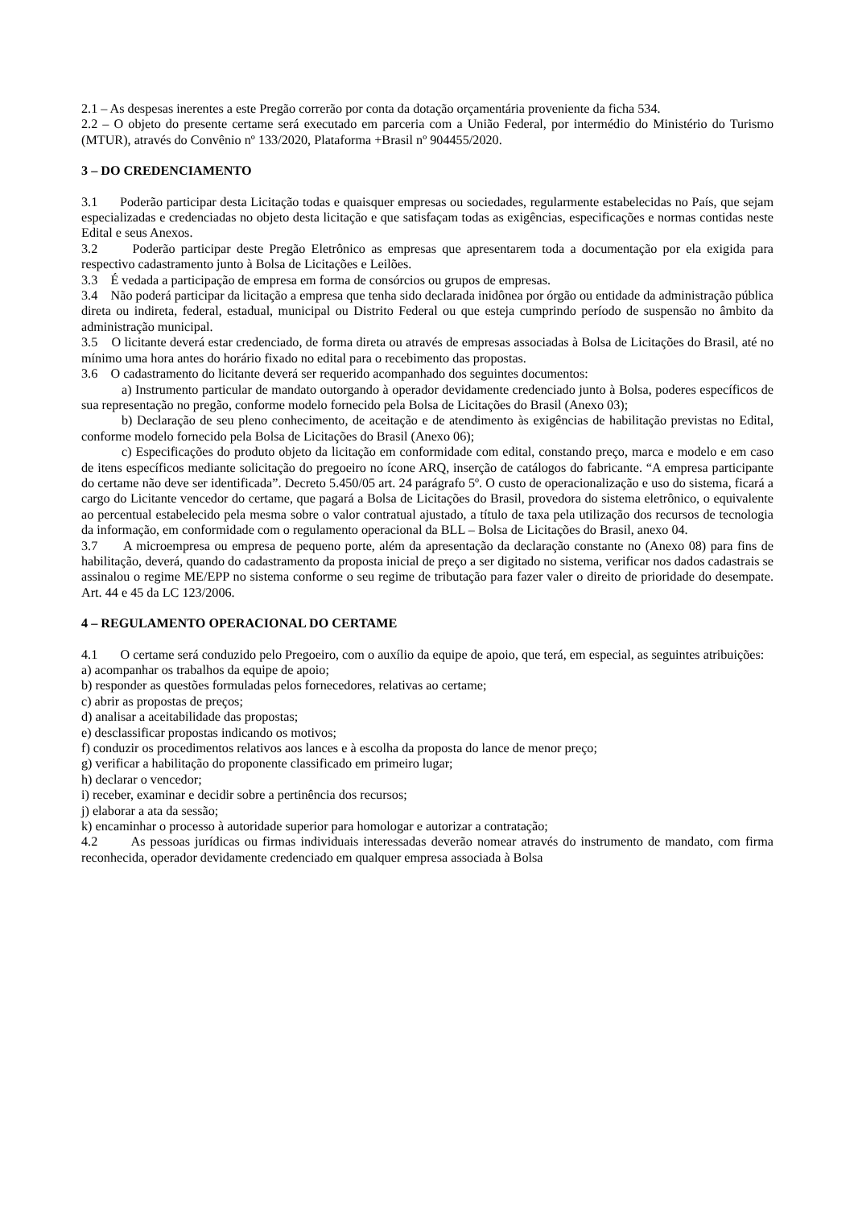2.1 – As despesas inerentes a este Pregão correrão por conta da dotação orçamentária proveniente da ficha 534.
2.2 – O objeto do presente certame será executado em parceria com a União Federal, por intermédio do Ministério do Turismo (MTUR), através do Convênio nº 133/2020, Plataforma +Brasil nº 904455/2020.
3 – DO CREDENCIAMENTO
3.1 Poderão participar desta Licitação todas e quaisquer empresas ou sociedades, regularmente estabelecidas no País, que sejam especializadas e credenciadas no objeto desta licitação e que satisfaçam todas as exigências, especificações e normas contidas neste Edital e seus Anexos.
3.2 Poderão participar deste Pregão Eletrônico as empresas que apresentarem toda a documentação por ela exigida para respectivo cadastramento junto à Bolsa de Licitações e Leilões.
3.3 É vedada a participação de empresa em forma de consórcios ou grupos de empresas.
3.4 Não poderá participar da licitação a empresa que tenha sido declarada inidônea por órgão ou entidade da administração pública direta ou indireta, federal, estadual, municipal ou Distrito Federal ou que esteja cumprindo período de suspensão no âmbito da administração municipal.
3.5 O licitante deverá estar credenciado, de forma direta ou através de empresas associadas à Bolsa de Licitações do Brasil, até no mínimo uma hora antes do horário fixado no edital para o recebimento das propostas.
3.6 O cadastramento do licitante deverá ser requerido acompanhado dos seguintes documentos:
a) Instrumento particular de mandato outorgando à operador devidamente credenciado junto à Bolsa, poderes específicos de sua representação no pregão, conforme modelo fornecido pela Bolsa de Licitações do Brasil (Anexo 03);
b) Declaração de seu pleno conhecimento, de aceitação e de atendimento às exigências de habilitação previstas no Edital, conforme modelo fornecido pela Bolsa de Licitações do Brasil (Anexo 06);
c) Especificações do produto objeto da licitação em conformidade com edital, constando preço, marca e modelo e em caso de itens específicos mediante solicitação do pregoeiro no ícone ARQ, inserção de catálogos do fabricante. “A empresa participante do certame não deve ser identificada”. Decreto 5.450/05 art. 24 parágrafo 5º. O custo de operacionalização e uso do sistema, ficará a cargo do Licitante vencedor do certame, que pagará a Bolsa de Licitações do Brasil, provedora do sistema eletrônico, o equivalente ao percentual estabelecido pela mesma sobre o valor contratual ajustado, a título de taxa pela utilização dos recursos de tecnologia da informação, em conformidade com o regulamento operacional da BLL – Bolsa de Licitações do Brasil, anexo 04.
3.7 A microempresa ou empresa de pequeno porte, além da apresentação da declaração constante no (Anexo 08) para fins de habilitação, deverá, quando do cadastramento da proposta inicial de preço a ser digitado no sistema, verificar nos dados cadastrais se assinalou o regime ME/EPP no sistema conforme o seu regime de tributação para fazer valer o direito de prioridade do desempate. Art. 44 e 45 da LC 123/2006.
4 – REGULAMENTO OPERACIONAL DO CERTAME
4.1 O certame será conduzido pelo Pregoeiro, com o auxílio da equipe de apoio, que terá, em especial, as seguintes atribuições:
a) acompanhar os trabalhos da equipe de apoio;
b) responder as questões formuladas pelos fornecedores, relativas ao certame;
c) abrir as propostas de preços;
d) analisar a aceitabilidade das propostas;
e) desclassificar propostas indicando os motivos;
f) conduzir os procedimentos relativos aos lances e à escolha da proposta do lance de menor preço;
g) verificar a habilitação do proponente classificado em primeiro lugar;
h) declarar o vencedor;
i) receber, examinar e decidir sobre a pertinência dos recursos;
j) elaborar a ata da sessão;
k) encaminhar o processo à autoridade superior para homologar e autorizar a contratação;
4.2 As pessoas jurídicas ou firmas individuais interessadas deverão nomear através do instrumento de mandato, com firma reconhecida, operador devidamente credenciado em qualquer empresa associada à Bolsa